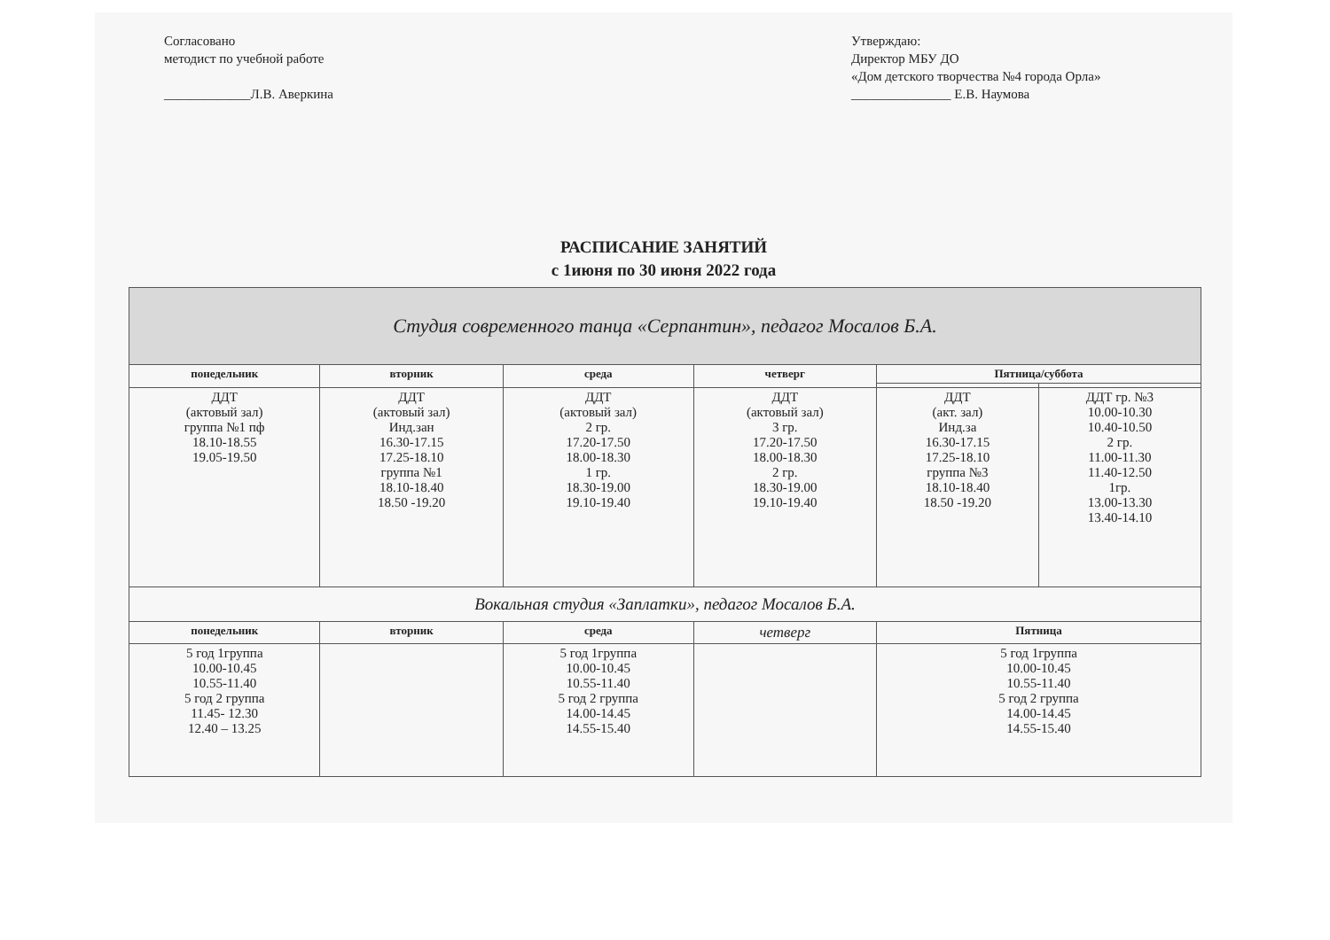Согласовано
методист по учебной работе
_____________Л.В. Аверкина
Утверждаю:
Директор МБУ ДО
«Дом детского творчества №4 города Орла»
_______________ Е.В. Наумова
РАСПИСАНИЕ ЗАНЯТИЙ
с 1июня по 30 июня 2022 года
| Студия современного танца «Серпантин», педагог Мосалов Б.А. | | | | | |
| понедельник | вторник | среда | четверг | Пятница/суббота | |
| ДДТ (актовый зал) группа №1 пф 18.10-18.55 19.05-19.50 | ДДТ (актовый зал) Инд.зан 16.30-17.15 17.25-18.10 группа №1 18.10-18.40 18.50 -19.20 | ДДТ (актовый зал) 2 гр. 17.20-17.50 18.00-18.30 1 гр. 18.30-19.00 19.10-19.40 | ДДТ (актовый зал) 3 гр. 17.20-17.50 18.00-18.30 2 гр. 18.30-19.00 19.10-19.40 | ДДТ (акт. зал) Инд.за 16.30-17.15 17.25-18.10 группа №3 18.10-18.40 18.50 -19.20 | ДДТ гр. №3 10.00-10.30 10.40-10.50 2 гр. 11.00-11.30 11.40-12.50 1гр. 13.00-13.30 13.40-14.10 |
| Вокальная студия «Заплатки», педагог Мосалов Б.А. | | | | | |
| понедельник | вторник | среда | четверг | Пятница | |
| 5 год 1группа 10.00-10.45 10.55-11.40 5 год 2 группа 11.45- 12.30 12.40 – 13.25 | | 5 год 1группа 10.00-10.45 10.55-11.40 5 год 2 группа 14.00-14.45 14.55-15.40 | | 5 год 1группа 10.00-10.45 10.55-11.40 5 год 2 группа 14.00-14.45 14.55-15.40 | |